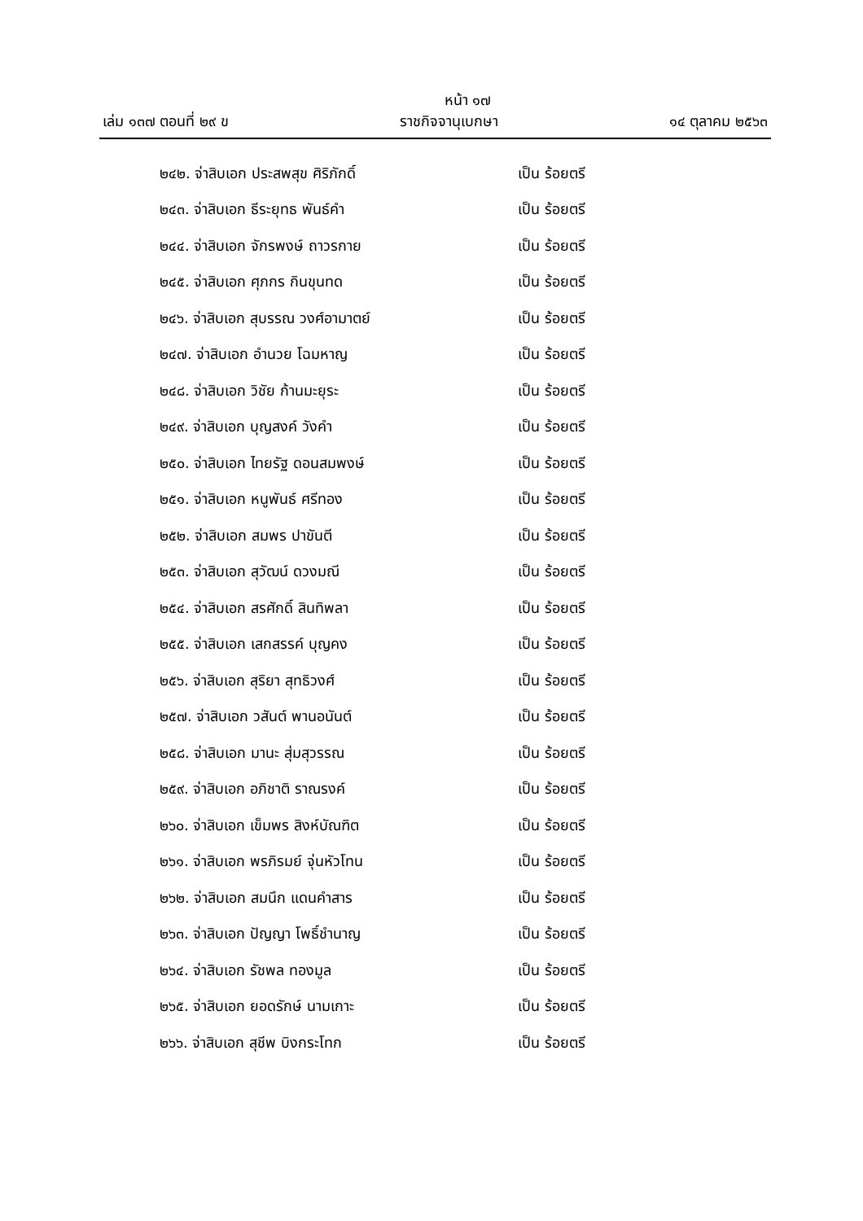หน้า ๑๗
เล่ม ๑๓๗ ตอนที่ ๒๙ ข ราชกิจจานุเบกษา ๑๔ ตุลาคม ๒๕๖๓
๒๔๒. จ่าสิบเอก ประสพสุข ศิริภักดิ์ เป็น ร้อยตรี
๒๔๓. จ่าสิบเอก ธีระยุทธ พันธ์คำ เป็น ร้อยตรี
๒๔๔. จ่าสิบเอก จักรพงษ์ ถาวรกาย เป็น ร้อยตรี
๒๔๕. จ่าสิบเอก ศุภกร กินขุนทด เป็น ร้อยตรี
๒๔๖. จ่าสิบเอก สุบรรณ วงศ์อามาตย์ เป็น ร้อยตรี
๒๔๗. จ่าสิบเอก อำนวย โฉมหาญ เป็น ร้อยตรี
๒๔๘. จ่าสิบเอก วิชัย ก้านมะยุระ เป็น ร้อยตรี
๒๔๙. จ่าสิบเอก บุญสงค์ วังคำ เป็น ร้อยตรี
๒๕๐. จ่าสิบเอก ไทยรัฐ ดอนสมพงษ์ เป็น ร้อยตรี
๒๕๑. จ่าสิบเอก หนูพันธ์ ศรีทอง เป็น ร้อยตรี
๒๕๒. จ่าสิบเอก สมพร ปาขันตี เป็น ร้อยตรี
๒๕๓. จ่าสิบเอก สุวัฒน์ ดวงมณี เป็น ร้อยตรี
๒๕๔. จ่าสิบเอก สรศักดิ์ สินทิพลา เป็น ร้อยตรี
๒๕๕. จ่าสิบเอก เสกสรรค์ บุญคง เป็น ร้อยตรี
๒๕๖. จ่าสิบเอก สุริยา สุทธิวงศ์ เป็น ร้อยตรี
๒๕๗. จ่าสิบเอก วสันต์ พานอนันต์ เป็น ร้อยตรี
๒๕๘. จ่าสิบเอก มานะ สุ่มสุวรรณ เป็น ร้อยตรี
๒๕๙. จ่าสิบเอก อภิชาติ ราณรงค์ เป็น ร้อยตรี
๒๖๐. จ่าสิบเอก เข็มพร สิงห์บัณฑิต เป็น ร้อยตรี
๒๖๑. จ่าสิบเอก พรภิรมย์ จุ่นหัวโทน เป็น ร้อยตรี
๒๖๒. จ่าสิบเอก สมนึก แดนคำสาร เป็น ร้อยตรี
๒๖๓. จ่าสิบเอก ปัญญา โพธิ์ชำนาญ เป็น ร้อยตรี
๒๖๔. จ่าสิบเอก รัชพล ทองมูล เป็น ร้อยตรี
๒๖๕. จ่าสิบเอก ยอดรักษ์ นามเกาะ เป็น ร้อยตรี
๒๖๖. จ่าสิบเอก สุชีพ บิงกระโทก เป็น ร้อยตรี